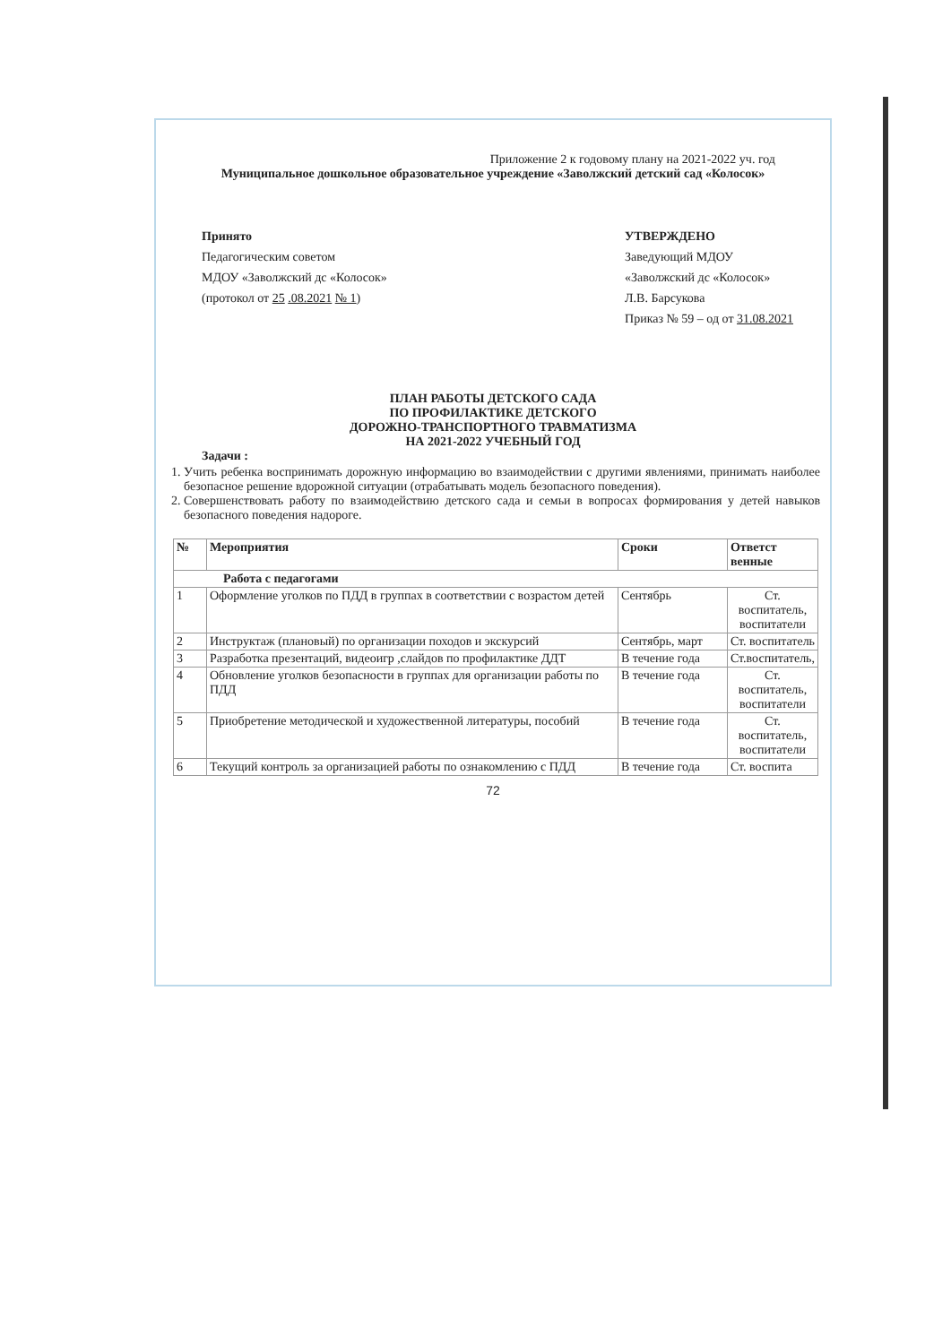Приложение 2 к годовому плану на 2021-2022 уч. год
Муниципальное дошкольное образовательное учреждение «Заволжский детский сад «Колосок»
Принято
Педагогическим советом
МДОУ «Заволжский дс «Колосок»
(протокол от 25 .08.2021 № 1)
УТВЕРЖДЕНО
Заведующий МДОУ
«Заволжский дс «Колосок»
Л.В. Барсукова
Приказ № 59 – од от 31.08.2021
ПЛАН РАБОТЫ ДЕТСКОГО САДА
ПО ПРОФИЛАКТИКЕ ДЕТСКОГО
ДОРОЖНО-ТРАНСПОРТНОГО ТРАВМАТИЗМА
НА 2021-2022 УЧЕБНЫЙ ГОД
Задачи :
1. Учить ребенка воспринимать дорожную информацию во взаимодействии с другими явлениями, принимать наиболее безопасное решение вдорожной ситуации (отрабатывать модель безопасного поведения).
2. Совершенствовать работу по взаимодействию детского сада и семьи в вопросах формирования у детей навыков безопасного поведения надороге.
| № | Мероприятия | Сроки | Ответст венные |
| --- | --- | --- | --- |
| Работа с педагогами | | | |
| 1 | Оформление уголков по ПДД в группах в соответствии с возрастом детей | Сентябрь | Ст. воспитатель, воспитатели |
| 2 | Инструктаж (плановый) по организации походов и экскурсий | Сентябрь, март | Ст. воспитатель |
| 3 | Разработка презентаций, видеоигр ,слайдов по профилактике ДДТ | В течение года | Ст.воспитатель, |
| 4 | Обновление уголков безопасности в группах для организации работы по ПДД | В течение года | Ст. воспитатель, воспитатели |
| 5 | Приобретение методической и художественной литературы, пособий | В течение года | Ст. воспитатель, воспитатели |
| 6 | Текущий контроль за организацией работы по ознакомлению с ПДД | В течение года | Ст. воспита |
72